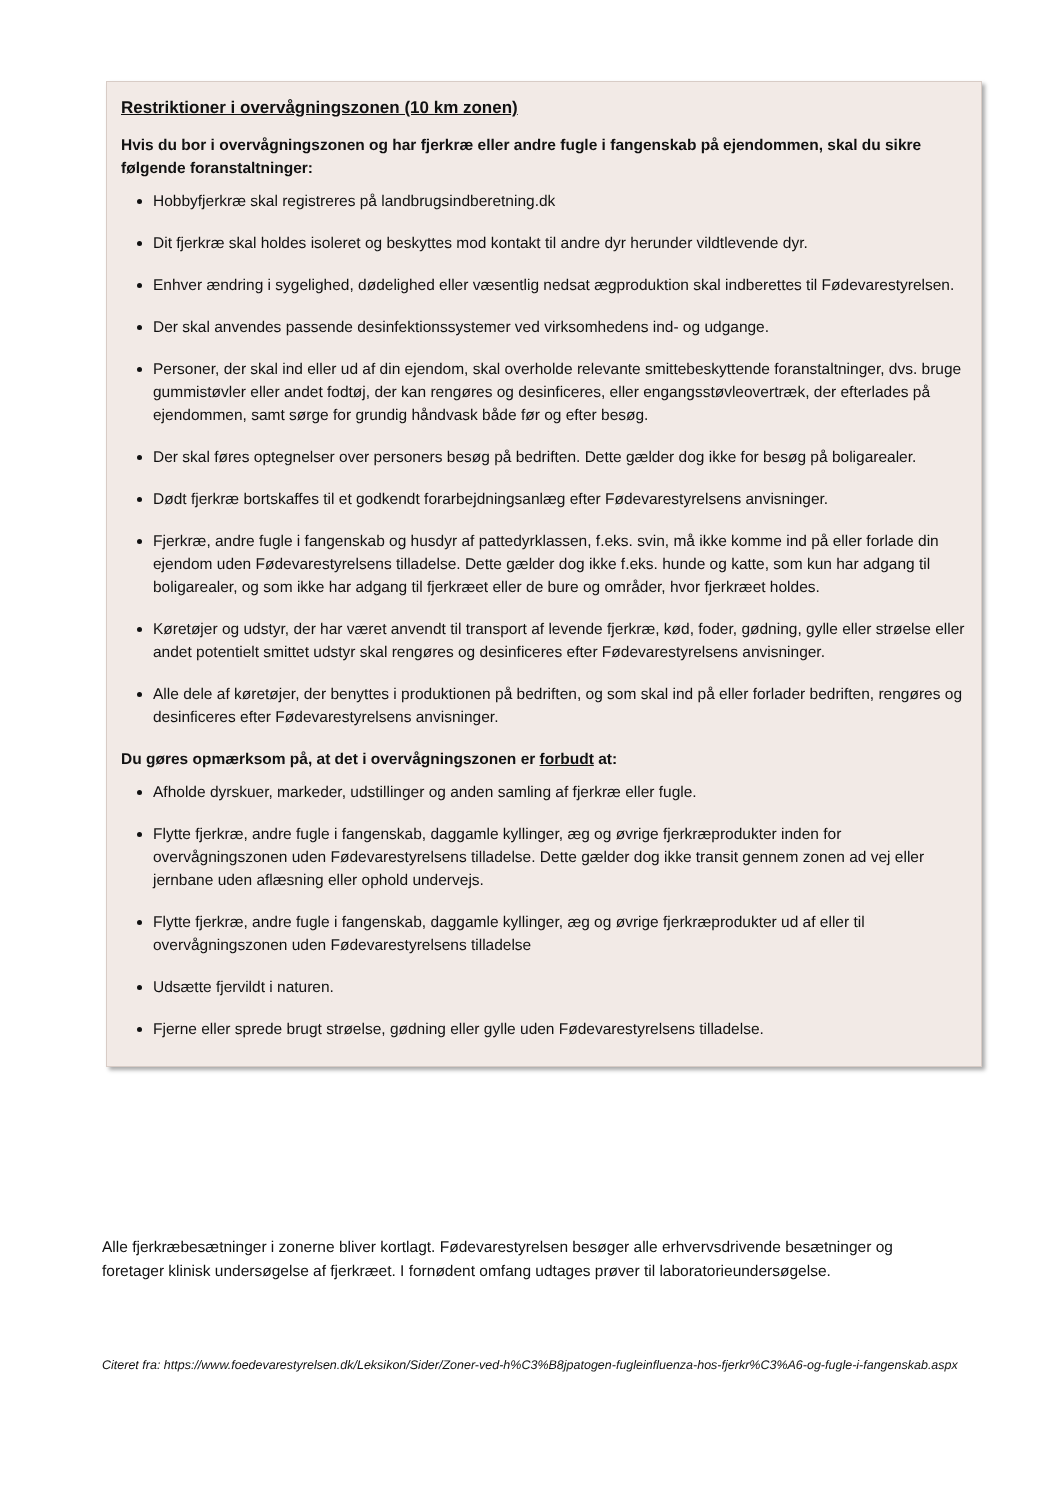Restriktioner i overvågningszonen (10 km zonen)
Hvis du bor i overvågningszonen og har fjerkræ eller andre fugle i fangenskab på ejendommen, skal du sikre følgende foranstaltninger:
Hobbyfjerkræ skal registreres på landbrugsindberetning.dk
Dit fjerkræ skal holdes isoleret og beskyttes mod kontakt til andre dyr herunder vildtlevende dyr.
Enhver ændring i sygelighed, dødelighed eller væsentlig nedsat ægproduktion skal indberettes til Fødevarestyrelsen.
Der skal anvendes passende desinfektionssystemer ved virksomhedens ind- og udgange.
Personer, der skal ind eller ud af din ejendom, skal overholde relevante smittebeskyttende foranstaltninger, dvs. bruge gummistøvler eller andet fodtøj, der kan rengøres og desinficeres, eller engangsstøvleovertræk, der efterlades på ejendommen, samt sørge for grundig håndvask både før og efter besøg.
Der skal føres optegnelser over personers besøg på bedriften. Dette gælder dog ikke for besøg på boligarealer.
Dødt fjerkræ bortskaffes til et godkendt forarbejdningsanlæg efter Fødevarestyrelsens anvisninger.
Fjerkræ, andre fugle i fangenskab og husdyr af pattedyrklassen, f.eks. svin, må ikke komme ind på eller forlade din ejendom uden Fødevarestyrelsens tilladelse. Dette gælder dog ikke f.eks. hunde og katte, som kun har adgang til boligarealer, og som ikke har adgang til fjerkræet eller de bure og områder, hvor fjerkræet holdes.
Køretøjer og udstyr, der har været anvendt til transport af levende fjerkræ, kød, foder, gødning, gylle eller strøelse eller andet potentielt smittet udstyr skal rengøres og desinficeres efter Fødevarestyrelsens anvisninger.
Alle dele af køretøjer, der benyttes i produktionen på bedriften, og som skal ind på eller forlader bedriften, rengøres og desinficeres efter Fødevarestyrelsens anvisninger.
Du gøres opmærksom på, at det i overvågningszonen er forbudt at:
Afholde dyrskuer, markeder, udstillinger og anden samling af fjerkræ eller fugle.
Flytte fjerkræ, andre fugle i fangenskab, daggamle kyllinger, æg og øvrige fjerkræprodukter inden for overvågningszonen uden Fødevarestyrelsens tilladelse. Dette gælder dog ikke transit gennem zonen ad vej eller jernbane uden aflæsning eller ophold undervejs.
Flytte fjerkræ, andre fugle i fangenskab, daggamle kyllinger, æg og øvrige fjerkræprodukter ud af eller til overvågningszonen uden Fødevarestyrelsens tilladelse
Udsætte fjervildt i naturen.
Fjerne eller sprede brugt strøelse, gødning eller gylle uden Fødevarestyrelsens tilladelse.
Alle fjerkræbesætninger i zonerne bliver kortlagt. Fødevarestyrelsen besøger alle erhvervsdrivende besætninger og foretager klinisk undersøgelse af fjerkræet. I fornødent omfang udtages prøver til laboratorieundersøgelse.
Citeret fra: https://www.foedevarestyrelsen.dk/Leksikon/Sider/Zoner-ved-h%C3%B8jpatogen-fugleinfluenza-hos-fjerkr%C3%A6-og-fugle-i-fangenskab.aspx